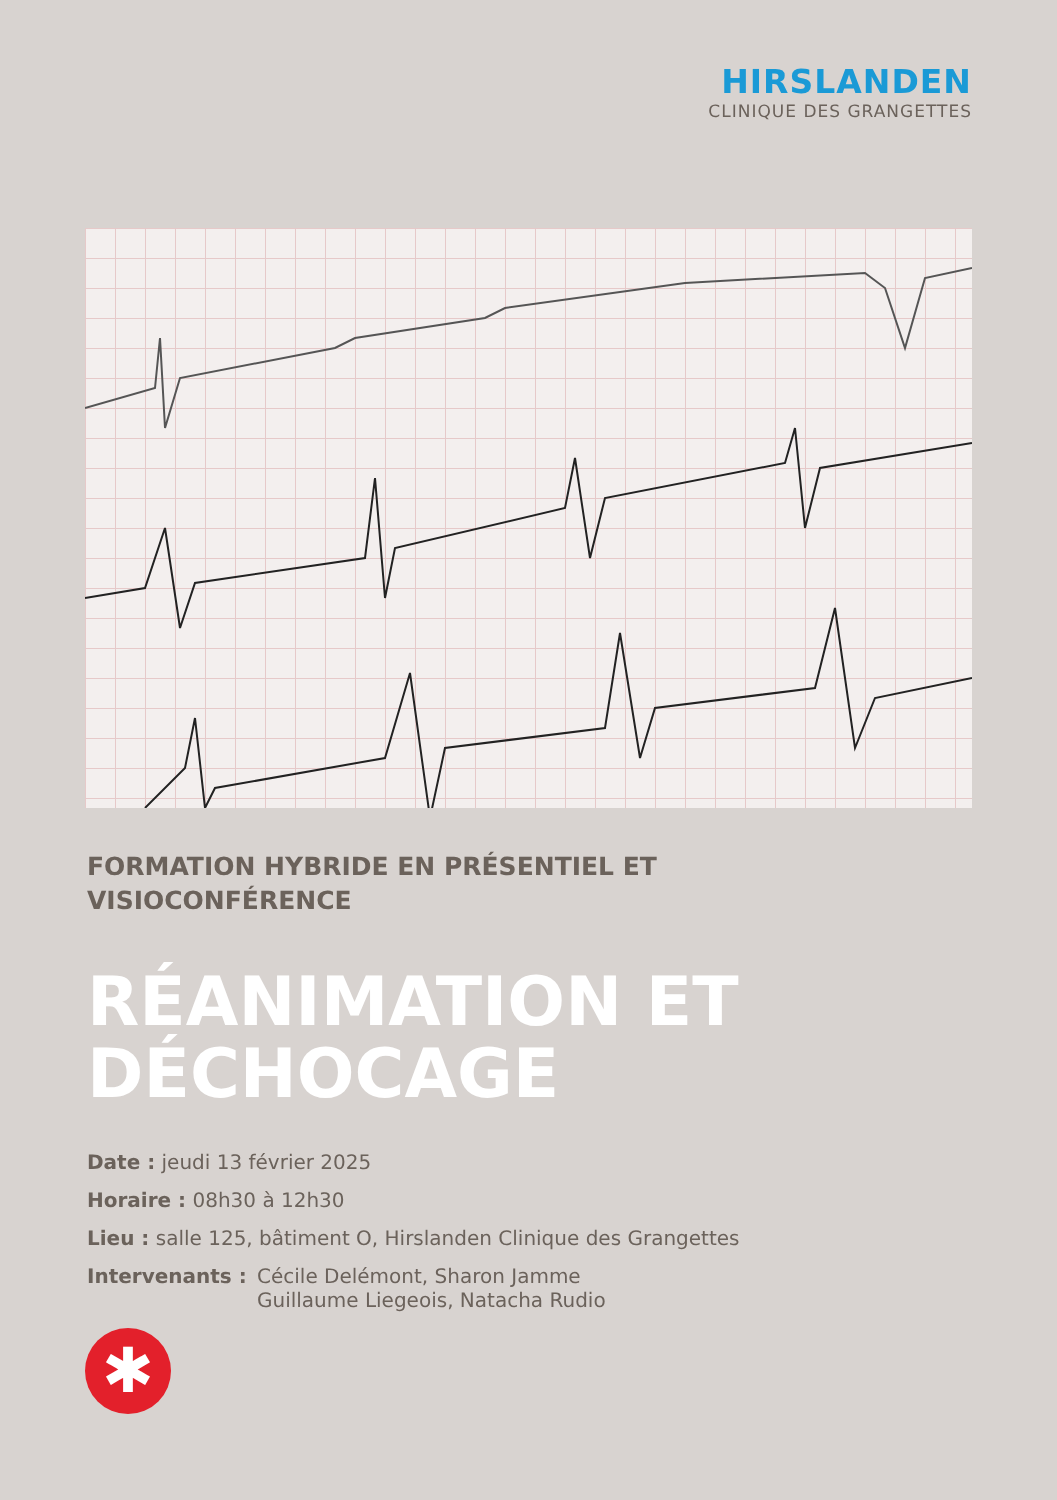HIRSLANDEN
CLINIQUE DES GRANGETTES
FORMATION HYBRIDE EN PRÉSENTIEL ET
VISIOCONFÉRENCE
RÉANIMATION ET
DÉCHOCAGE
Date : jeudi 13 février 2025
Horaire : 08h30 à 12h30
Lieu : salle 125, bâtiment O, Hirslanden Clinique des Grangettes
Intervenants : Cécile Delémont, Sharon Jamme
Guillaume Liegeois, Natacha Rudio
✱